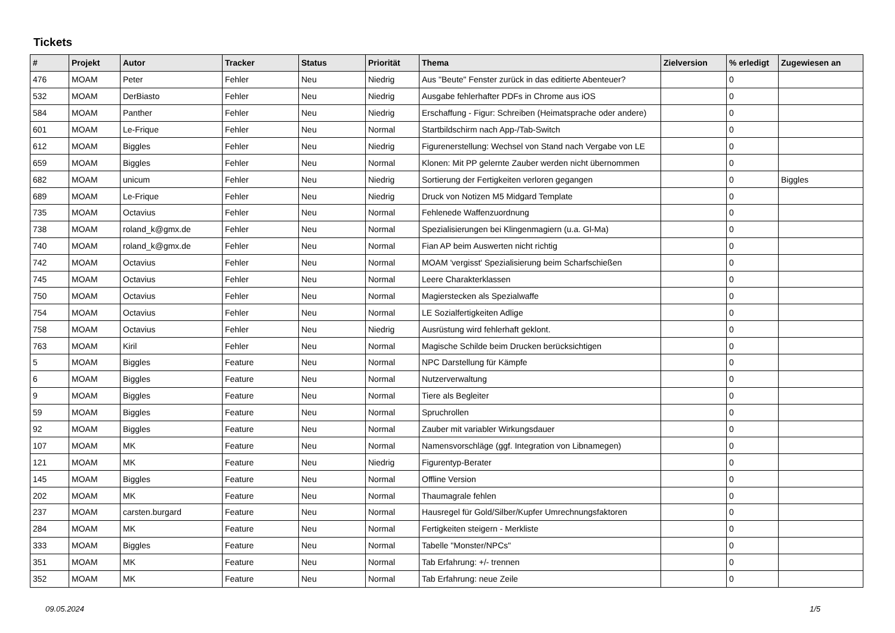Tickets
| # | Projekt | Autor | Tracker | Status | Priorität | Thema | Zielversion | % erledigt | Zugewiesen an |
| --- | --- | --- | --- | --- | --- | --- | --- | --- | --- |
| 476 | MOAM | Peter | Fehler | Neu | Niedrig | Aus "Beute" Fenster zurück in das editierte Abenteuer? | | 0 | |
| 532 | MOAM | DerBiasto | Fehler | Neu | Niedrig | Ausgabe fehlerhafter PDFs in Chrome aus iOS | | 0 | |
| 584 | MOAM | Panther | Fehler | Neu | Niedrig | Erschaffung - Figur: Schreiben (Heimatsprache oder andere) | | 0 | |
| 601 | MOAM | Le-Frique | Fehler | Neu | Normal | Startbildschirm nach App-/Tab-Switch | | 0 | |
| 612 | MOAM | Biggles | Fehler | Neu | Niedrig | Figurenerstellung: Wechsel von Stand nach Vergabe von LE | | 0 | |
| 659 | MOAM | Biggles | Fehler | Neu | Normal | Klonen: Mit PP gelernte Zauber werden nicht übernommen | | 0 | |
| 682 | MOAM | unicum | Fehler | Neu | Niedrig | Sortierung der Fertigkeiten verloren gegangen | | 0 | Biggles |
| 689 | MOAM | Le-Frique | Fehler | Neu | Niedrig | Druck von Notizen M5 Midgard Template | | 0 | |
| 735 | MOAM | Octavius | Fehler | Neu | Normal | Fehlenede Waffenzuordnung | | 0 | |
| 738 | MOAM | roland_k@gmx.de | Fehler | Neu | Normal | Spezialisierungen bei Klingenmagiern (u.a. Gl-Ma) | | 0 | |
| 740 | MOAM | roland_k@gmx.de | Fehler | Neu | Normal | Fian AP beim Auswerten nicht richtig | | 0 | |
| 742 | MOAM | Octavius | Fehler | Neu | Normal | MOAM 'vergisst' Spezialisierung beim Scharfschießen | | 0 | |
| 745 | MOAM | Octavius | Fehler | Neu | Normal | Leere Charakterklassen | | 0 | |
| 750 | MOAM | Octavius | Fehler | Neu | Normal | Magierstecken als Spezialwaffe | | 0 | |
| 754 | MOAM | Octavius | Fehler | Neu | Normal | LE Sozialfertigkeiten Adlige | | 0 | |
| 758 | MOAM | Octavius | Fehler | Neu | Niedrig | Ausrüstung wird fehlerhaft geklont. | | 0 | |
| 763 | MOAM | Kiril | Fehler | Neu | Normal | Magische Schilde beim Drucken berücksichtigen | | 0 | |
| 5 | MOAM | Biggles | Feature | Neu | Normal | NPC Darstellung für Kämpfe | | 0 | |
| 6 | MOAM | Biggles | Feature | Neu | Normal | Nutzerverwaltung | | 0 | |
| 9 | MOAM | Biggles | Feature | Neu | Normal | Tiere als Begleiter | | 0 | |
| 59 | MOAM | Biggles | Feature | Neu | Normal | Spruchrollen | | 0 | |
| 92 | MOAM | Biggles | Feature | Neu | Normal | Zauber mit variabler Wirkungsdauer | | 0 | |
| 107 | MOAM | MK | Feature | Neu | Normal | Namensvorschläge (ggf. Integration von Libnamegen) | | 0 | |
| 121 | MOAM | MK | Feature | Neu | Niedrig | Figurentyp-Berater | | 0 | |
| 145 | MOAM | Biggles | Feature | Neu | Normal | Offline Version | | 0 | |
| 202 | MOAM | MK | Feature | Neu | Normal | Thaumagrale fehlen | | 0 | |
| 237 | MOAM | carsten.burgard | Feature | Neu | Normal | Hausregel für Gold/Silber/Kupfer Umrechnungsfaktoren | | 0 | |
| 284 | MOAM | MK | Feature | Neu | Normal | Fertigkeiten steigern - Merkliste | | 0 | |
| 333 | MOAM | Biggles | Feature | Neu | Normal | Tabelle "Monster/NPCs" | | 0 | |
| 351 | MOAM | MK | Feature | Neu | Normal | Tab Erfahrung: +/- trennen | | 0 | |
| 352 | MOAM | MK | Feature | Neu | Normal | Tab Erfahrung: neue Zeile | | 0 | |
09.05.2024 1/5